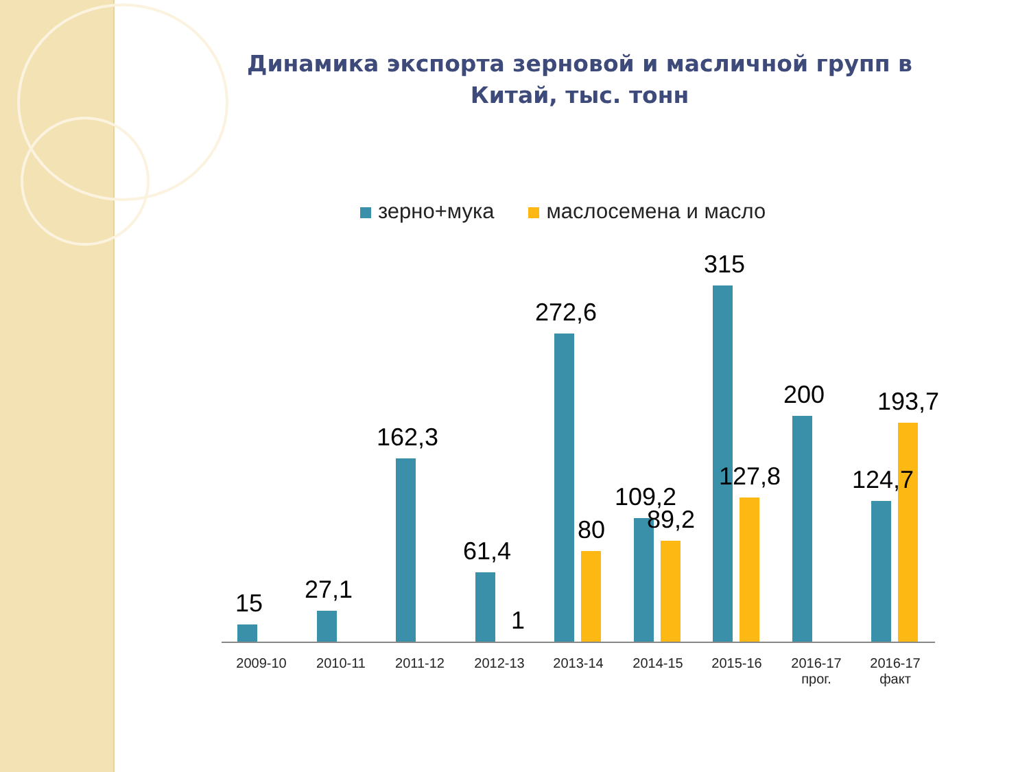Динамика экспорта зерновой и масличной групп в Китай, тыс. тонн
зерно+мука маслосемена и масло
15 27,1 162,3
61,4
1
272,6
80
109,2
89,2
315
127,8
200
124,7
193,7
2009-10 2010-11 2011-12 2012-13 2013-14 2014-15 2015-16
2016-17
прог.
2016-17
факт